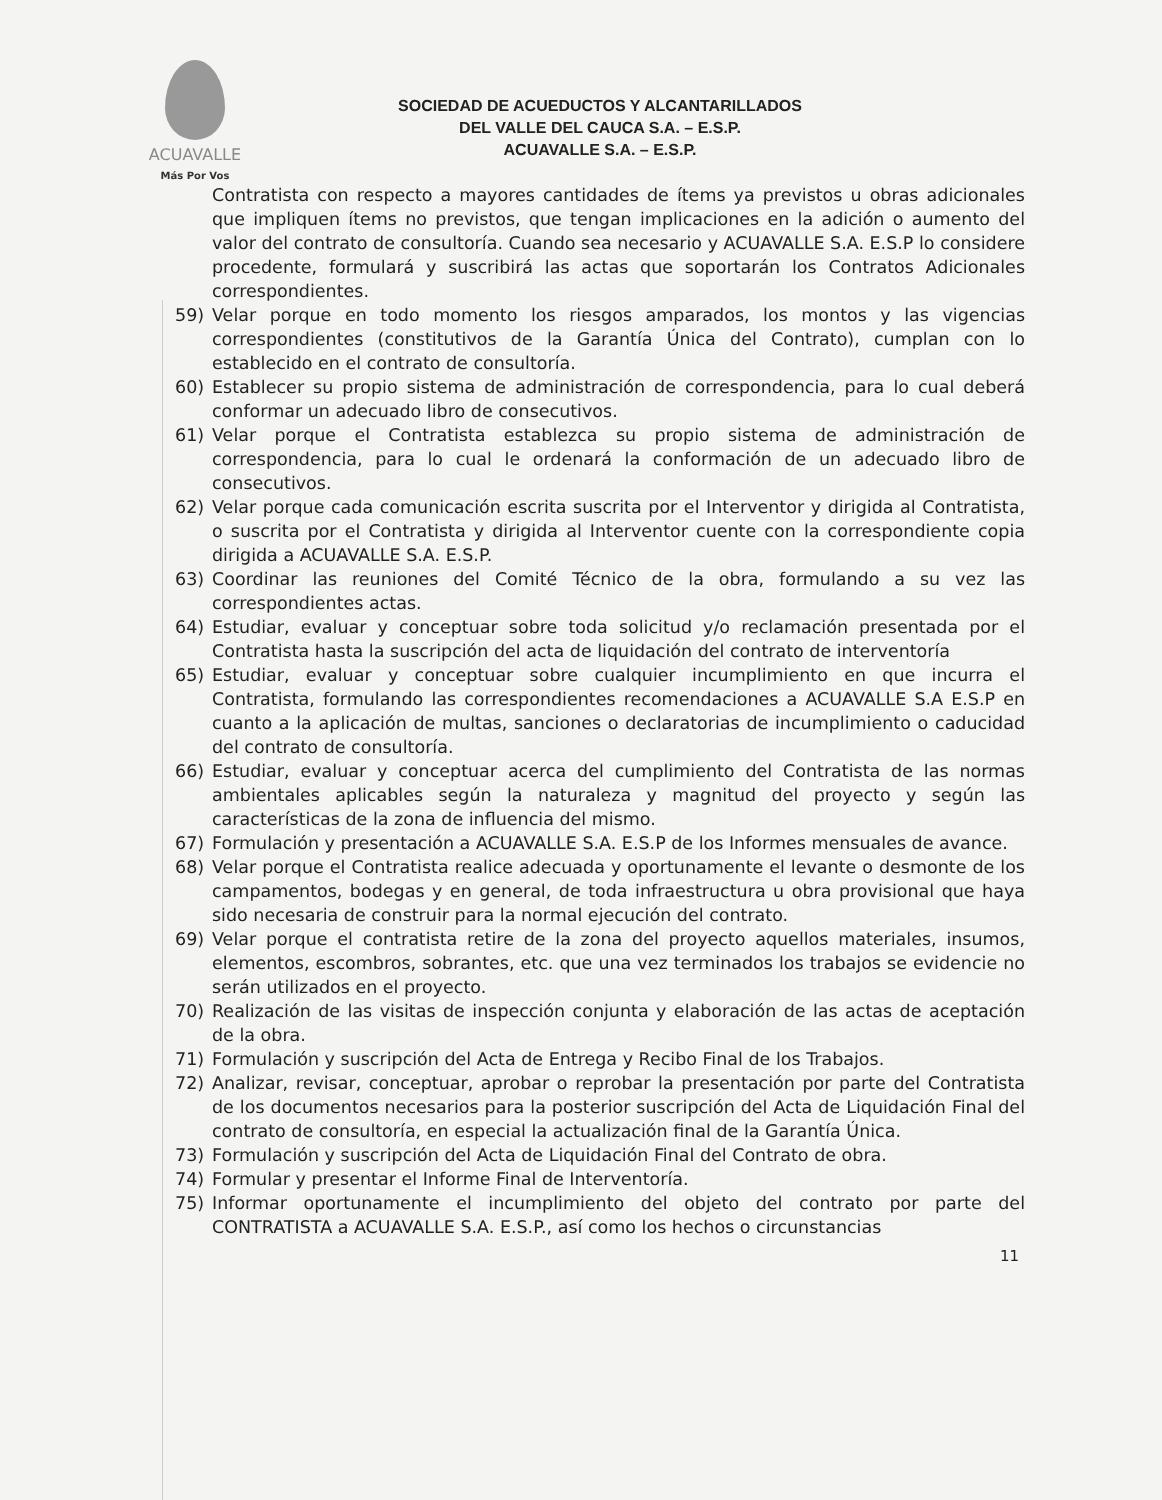ACUAVALLE
Más Por Vos
SOCIEDAD DE ACUEDUCTOS Y ALCANTARILLADOS
DEL VALLE DEL CAUCA S.A. – E.S.P.
ACUAVALLE S.A. – E.S.P.
Contratista con respecto a mayores cantidades de ítems ya previstos u obras adicionales que impliquen ítems no previstos, que tengan implicaciones en la adición o aumento del valor del contrato de consultoría. Cuando sea necesario y ACUAVALLE S.A. E.S.P lo considere procedente, formulará y suscribirá las actas que soportarán los Contratos Adicionales correspondientes.
59) Velar porque en todo momento los riesgos amparados, los montos y las vigencias correspondientes (constitutivos de la Garantía Única del Contrato), cumplan con lo establecido en el contrato de consultoría.
60) Establecer su propio sistema de administración de correspondencia, para lo cual deberá conformar un adecuado libro de consecutivos.
61) Velar porque el Contratista establezca su propio sistema de administración de correspondencia, para lo cual le ordenará la conformación de un adecuado libro de consecutivos.
62) Velar porque cada comunicación escrita suscrita por el Interventor y dirigida al Contratista, o suscrita por el Contratista y dirigida al Interventor cuente con la correspondiente copia dirigida a ACUAVALLE S.A. E.S.P.
63) Coordinar las reuniones del Comité Técnico de la obra, formulando a su vez las correspondientes actas.
64) Estudiar, evaluar y conceptuar sobre toda solicitud y/o reclamación presentada por el Contratista hasta la suscripción del acta de liquidación del contrato de interventoría
65) Estudiar, evaluar y conceptuar sobre cualquier incumplimiento en que incurra el Contratista, formulando las correspondientes recomendaciones a ACUAVALLE S.A E.S.P en cuanto a la aplicación de multas, sanciones o declaratorias de incumplimiento o caducidad del contrato de consultoría.
66) Estudiar, evaluar y conceptuar acerca del cumplimiento del Contratista de las normas ambientales aplicables según la naturaleza y magnitud del proyecto y según las características de la zona de influencia del mismo.
67) Formulación y presentación a ACUAVALLE S.A. E.S.P de los Informes mensuales de avance.
68) Velar porque el Contratista realice adecuada y oportunamente el levante o desmonte de los campamentos, bodegas y en general, de toda infraestructura u obra provisional que haya sido necesaria de construir para la normal ejecución del contrato.
69) Velar porque el contratista retire de la zona del proyecto aquellos materiales, insumos, elementos, escombros, sobrantes, etc. que una vez terminados los trabajos se evidencie no serán utilizados en el proyecto.
70) Realización de las visitas de inspección conjunta y elaboración de las actas de aceptación de la obra.
71) Formulación y suscripción del Acta de Entrega y Recibo Final de los Trabajos.
72) Analizar, revisar, conceptuar, aprobar o reprobar la presentación por parte del Contratista de los documentos necesarios para la posterior suscripción del Acta de Liquidación Final del contrato de consultoría, en especial la actualización final de la Garantía Única.
73) Formulación y suscripción del Acta de Liquidación Final del Contrato de obra.
74) Formular y presentar el Informe Final de Interventoría.
75) Informar oportunamente el incumplimiento del objeto del contrato por parte del CONTRATISTA a ACUAVALLE S.A. E.S.P., así como los hechos o circunstancias
11